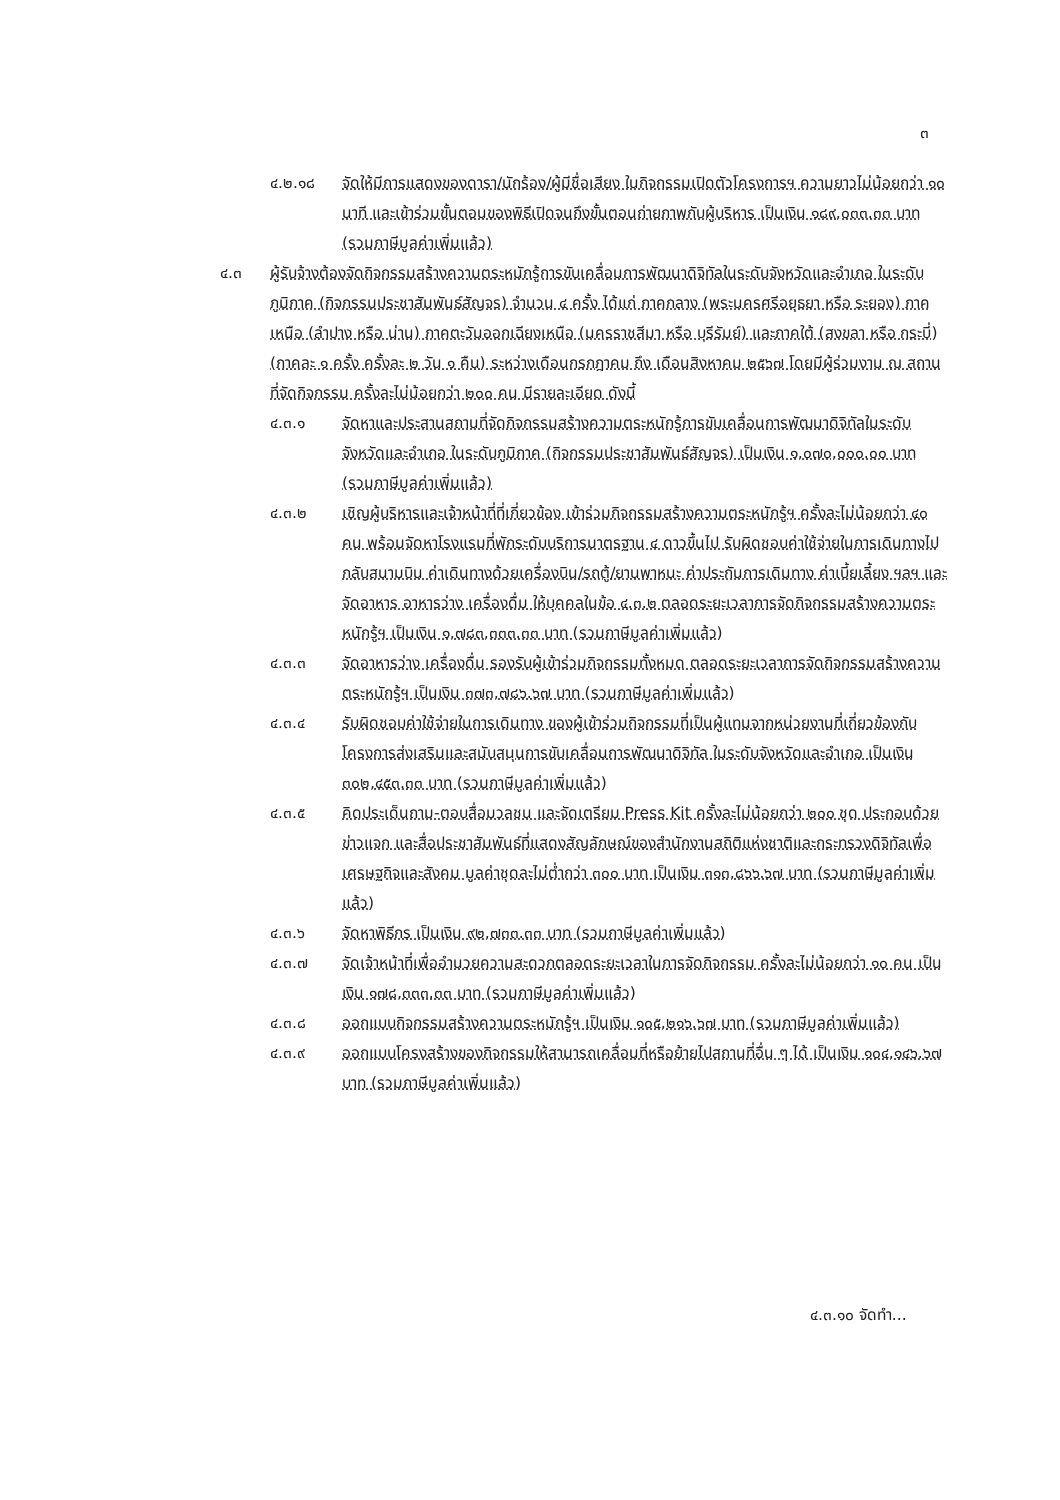๓
๔.๒.๑๘ จัดให้มีการแสดงของดารา/นักร้อง/ผู้มีชื่อเสียง ในกิจกรรมเปิดตัวโครงการฯ ความยาวไม่น้อยกว่า ๑๐ นาที และเข้าร่วมขั้นตอนของพิธีเปิดจนถึงขั้นตอนถ่ายภาพกับผู้บริหาร เป็นเงิน ๑๘๙,๐๓๓.๓๓ บาท (รวมภาษีมูลค่าเพิ่มแล้ว)
๔.๓ ผู้รับจ้างต้องจัดกิจกรรมสร้างความตระหนักรู้การขับเคลื่อนการพัฒนาดิจิทัลในระดับจังหวัดและอำเภอ ในระดับภูมิภาค (กิจกรรมประชาสัมพันธ์สัญจร) จำนวน ๔ ครั้ง ได้แก่ ภาคกลาง (พระนครศรีอยุธยา หรือ ระยอง) ภาคเหนือ (ลำปาง หรือ น่าน) ภาคตะวันออกเฉียงเหนือ (นครราชสีมา หรือ บุรีรัมย์) และภาคใต้ (สงขลา หรือ กระบี่) (ภาคละ ๑ ครั้ง ครั้งละ ๒ วัน ๑ คืน) ระหว่างเดือนกรกฎาคม ถึง เดือนสิงหาคม ๒๕๖๗ โดยมีผู้ร่วมงาน ณ สถานที่จัดกิจกรรม ครั้งละไม่น้อยกว่า ๒๐๐ คน มีรายละเอียด ดังนี้
๔.๓.๑ จัดหาและประสานสถานที่จัดกิจกรรมสร้างความตระหนักรู้การขับเคลื่อนการพัฒนาดิจิทัลในระดับจังหวัดและอำเภอ ในระดับภูมิภาค (กิจกรรมประชาสัมพันธ์สัญจร) เป็นเงิน ๑,๐๗๐,๐๐๐.๐๐ บาท (รวมภาษีมูลค่าเพิ่มแล้ว)
๔.๓.๒ เชิญผู้บริหารและเจ้าหน้าที่ที่เกี่ยวข้อง เข้าร่วมกิจกรรมสร้างความตระหนักรู้ฯ ครั้งละไม่น้อยกว่า ๔๐ คน พร้อมจัดหาโรงแรมที่พักระดับบริการมาตรฐาน ๔ ดาวขึ้นไป รับผิดชอบค่าใช้จ่ายในการเดินทางไปกลับสนามบิน ค่าเดินทางด้วยเครื่องบิน/รถตู้/ยานพาหนะ ค่าประกันการเดินทาง ค่าเบี้ยเลี้ยง ฯลฯ และจัดอาหาร อาหารว่าง เครื่องดื่ม ให้บุคคลในข้อ ๔.๓.๒ ตลอดระยะเวลาการจัดกิจกรรมสร้างความตระหนักรู้ฯ เป็นเงิน ๑,๗๘๓,๓๓๓.๓๓ บาท (รวมภาษีมูลค่าเพิ่มแล้ว)
๔.๓.๓ จัดอาหารว่าง เครื่องดื่ม รองรับผู้เข้าร่วมกิจกรรมทั้งหมด ตลอดระยะเวลาการจัดกิจกรรมสร้างความตระหนักรู้ฯ เป็นเงิน ๓๗๓,๗๘๖.๖๗ บาท (รวมภาษีมูลค่าเพิ่มแล้ว)
๔.๓.๔ รับผิดชอบค่าใช้จ่ายในการเดินทาง ของผู้เข้าร่วมกิจกรรมที่เป็นผู้แทนจากหน่วยงานที่เกี่ยวข้องกับโครงการส่งเสริมและสนับสนุนการขับเคลื่อนการพัฒนาดิจิทัล ในระดับจังหวัดและอำเภอ เป็นเงิน ๓๐๒,๔๕๓.๓๓ บาท (รวมภาษีมูลค่าเพิ่มแล้ว)
๔.๓.๕ คิดประเด็นถาม-ตอบสื่อมวลชน และจัดเตรียม Press Kit ครั้งละไม่น้อยกว่า ๒๐๐ ชุด ประกอบด้วย ข่าวแจก และสื่อประชาสัมพันธ์ที่แสดงสัญลักษณ์ของสำนักงานสถิติแห่งชาติและกระทรวงดิจิทัลเพื่อเศรษฐกิจและสังคม มูลค่าชุดละไม่ต่ำกว่า ๓๐๐ บาท เป็นเงิน ๓๑๓,๘๖๖.๖๗ บาท (รวมภาษีมูลค่าเพิ่มแล้ว)
๔.๓.๖ จัดหาพิธีกร เป็นเงิน ๙๒,๗๓๓.๓๓ บาท (รวมภาษีมูลค่าเพิ่มแล้ว)
๔.๓.๗ จัดเจ้าหน้าที่เพื่ออำนวยความสะดวกตลอดระยะเวลาในการจัดกิจกรรม ครั้งละไม่น้อยกว่า ๑๐ คน เป็นเงิน ๑๗๘,๓๓๓.๓๓ บาท (รวมภาษีมูลค่าเพิ่มแล้ว)
๔.๓.๘ ออกแบบกิจกรรมสร้างความตระหนักรู้ฯ เป็นเงิน ๑๐๕,๒๑๖.๖๗ บาท (รวมภาษีมูลค่าเพิ่มแล้ว)
๔.๓.๙ ออกแบบโครงสร้างของกิจกรรมให้สามารถเคลื่อนที่หรือย้ายไปสถานที่อื่น ๆ ได้ เป็นเงิน ๑๐๔,๑๔๖.๖๗ บาท (รวมภาษีมูลค่าเพิ่มแล้ว)
๔.๓.๑๐ จัดทำ...